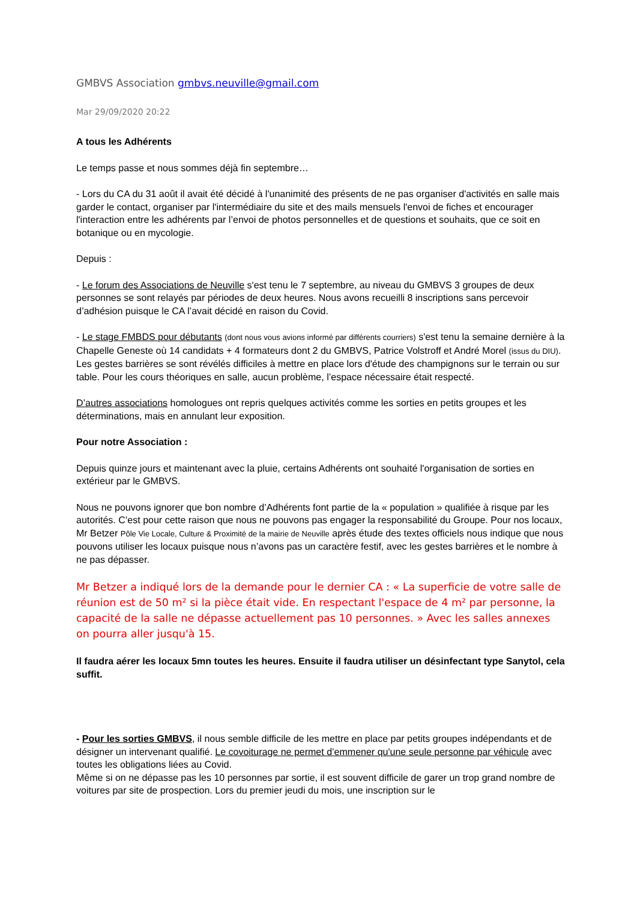GMBVS Association gmbvs.neuville@gmail.com
Mar 29/09/2020 20:22
A tous les Adhérents
Le temps passe et nous sommes déjà fin septembre…
- Lors du CA du 31 août il avait été décidé à l'unanimité des présents de ne pas organiser d'activités en salle mais garder le contact, organiser par l'intermédiaire du site et des mails mensuels l'envoi de fiches et encourager l'interaction entre les adhérents par l’envoi de photos personnelles et de questions et souhaits, que ce soit en botanique ou en mycologie.
Depuis :
- Le forum des Associations de Neuville s'est tenu le 7 septembre, au niveau du GMBVS 3 groupes de deux personnes se sont relayés par périodes de deux heures. Nous avons recueilli 8 inscriptions sans percevoir d’adhésion puisque le CA l’avait décidé en raison du Covid.
- Le stage FMBDS pour débutants (dont nous vous avions informé par différents courriers) s'est tenu la semaine dernière à la Chapelle Geneste où 14 candidats + 4 formateurs dont 2 du GMBVS, Patrice Volstroff et André Morel (issus du DIU). Les gestes barrières se sont révélés difficiles à mettre en place lors d'étude des champignons sur le terrain ou sur table. Pour les cours théoriques en salle, aucun problème, l’espace nécessaire était respecté.
D’autres associations homologues ont repris quelques activités comme les sorties en petits groupes et les déterminations, mais en annulant leur exposition.
Pour notre Association :
Depuis quinze jours et maintenant avec la pluie, certains Adhérents ont souhaité l'organisation de sorties en extérieur par le GMBVS.
Nous ne pouvons ignorer que bon nombre d’Adhérents font partie de la « population » qualifiée à risque par les autorités. C’est pour cette raison que nous ne pouvons pas engager la responsabilité du Groupe. Pour nos locaux, Mr Betzer Pôle Vie Locale, Culture & Proximité de la mairie de Neuville après étude des textes officiels nous indique que nous pouvons utiliser les locaux puisque nous n’avons pas un caractère festif, avec les gestes barrières et le nombre à ne pas dépasser.
Mr Betzer a indiqué lors de la demande pour le dernier CA : « La superficie de votre salle de réunion est de 50 m² si la pièce était vide. En respectant l'espace de 4 m² par personne, la capacité de la salle ne dépasse actuellement pas 10 personnes. » Avec les salles annexes on pourra aller jusqu'à 15.
Il faudra aérer les locaux 5mn toutes les heures. Ensuite il faudra utiliser un désinfectant type Sanytol, cela suffit.
- Pour les sorties GMBVS, il nous semble difficile de les mettre en place par petits groupes indépendants et de désigner un intervenant qualifié. Le covoiturage ne permet d’emmener qu'une seule personne par véhicule avec toutes les obligations liées au Covid.
Même si on ne dépasse pas les 10 personnes par sortie, il est souvent difficile de garer un trop grand nombre de voitures par site de prospection. Lors du premier jeudi du mois, une inscription sur le